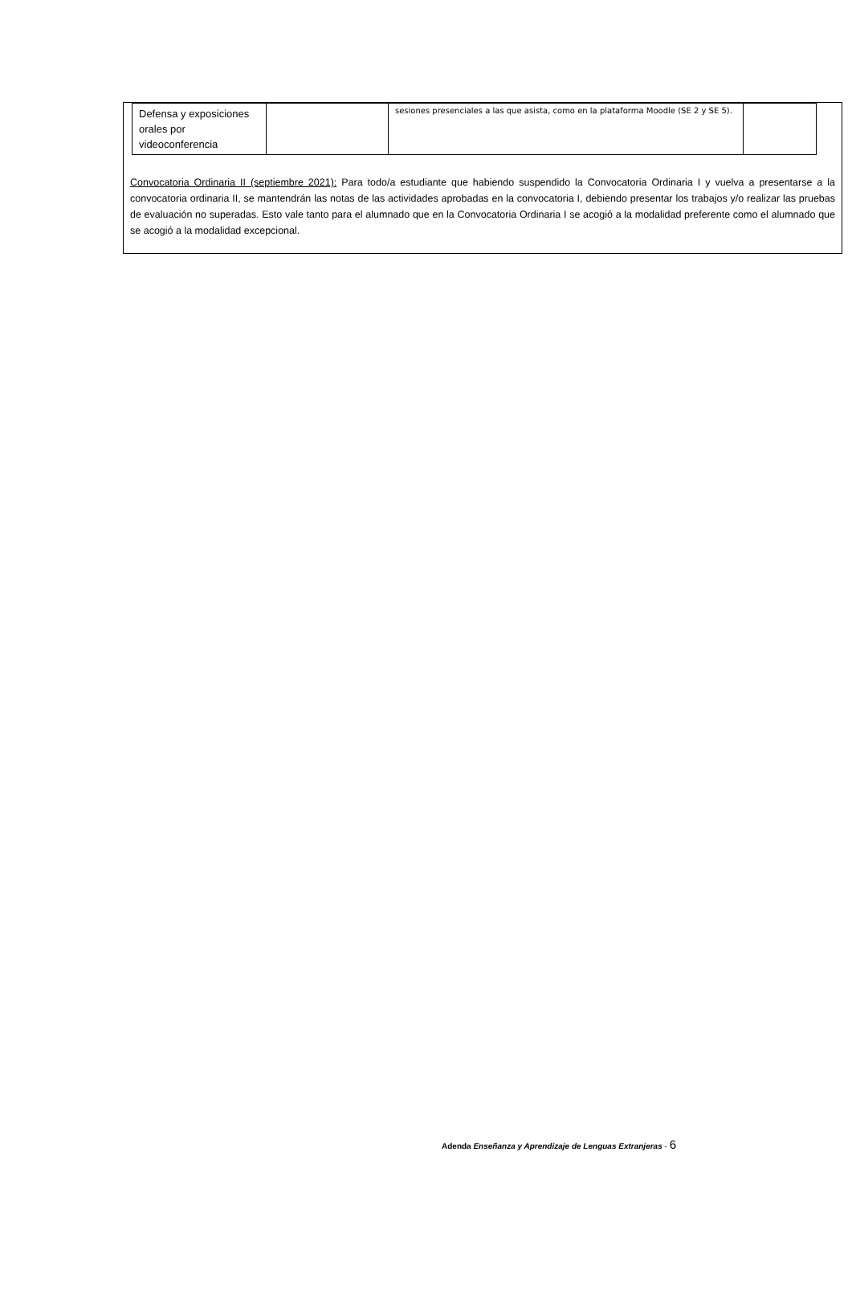| Defensa y exposiciones orales por videoconferencia | | sesiones presenciales a las que asista, como en la plataforma Moodle (SE 2 y SE 5). | |
Convocatoria Ordinaria II (septiembre 2021): Para todo/a estudiante que habiendo suspendido la Convocatoria Ordinaria I y vuelva a presentarse a la convocatoria ordinaria II, se mantendrán las notas de las actividades aprobadas en la convocatoria I, debiendo presentar los trabajos y/o realizar las pruebas de evaluación no superadas. Esto vale tanto para el alumnado que en la Convocatoria Ordinaria I se acogió a la modalidad preferente como el alumnado que se acogió a la modalidad excepcional.
Adenda Enseñanza y Aprendizaje de Lenguas Extranjeras - 6